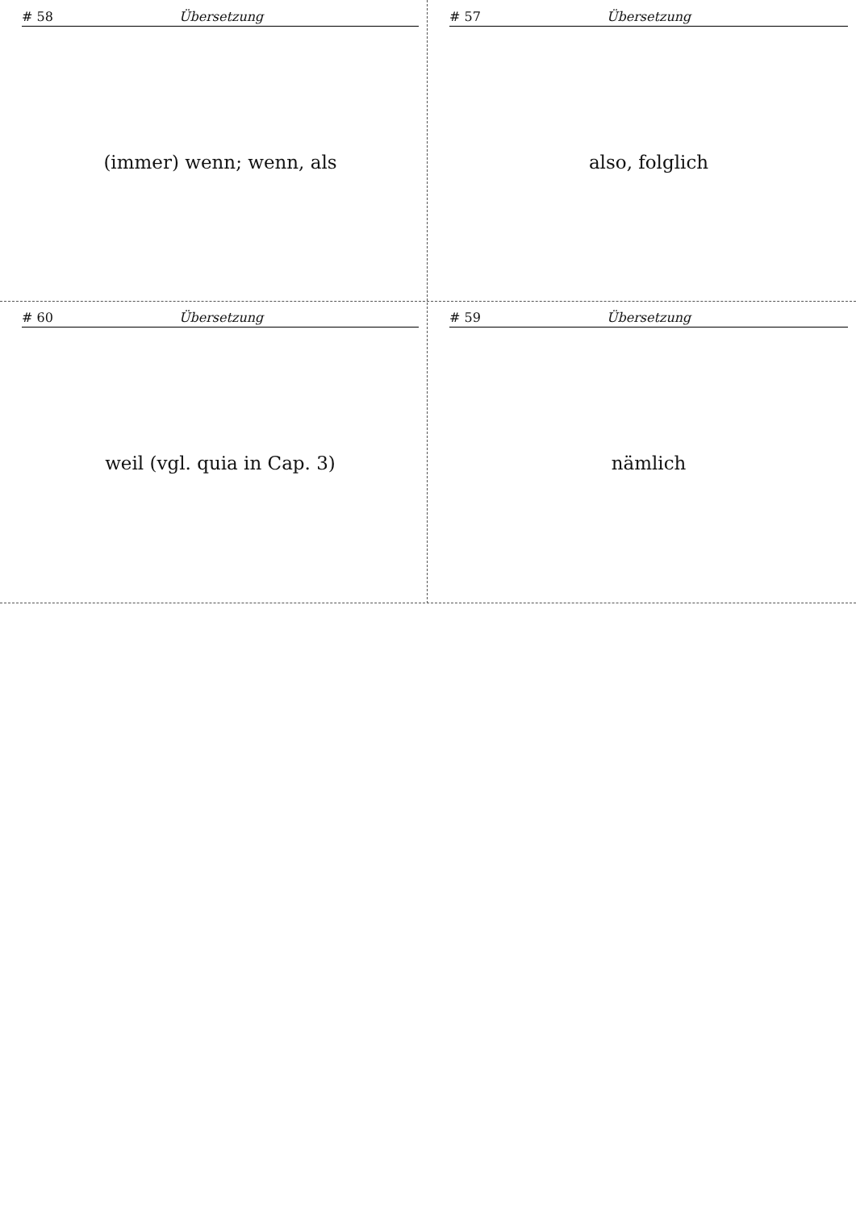# 58 Übersetzung
(immer) wenn; wenn, als
# 57 Übersetzung
also, folglich
# 60 Übersetzung
weil (vgl. quia in Cap. 3)
# 59 Übersetzung
nämlich